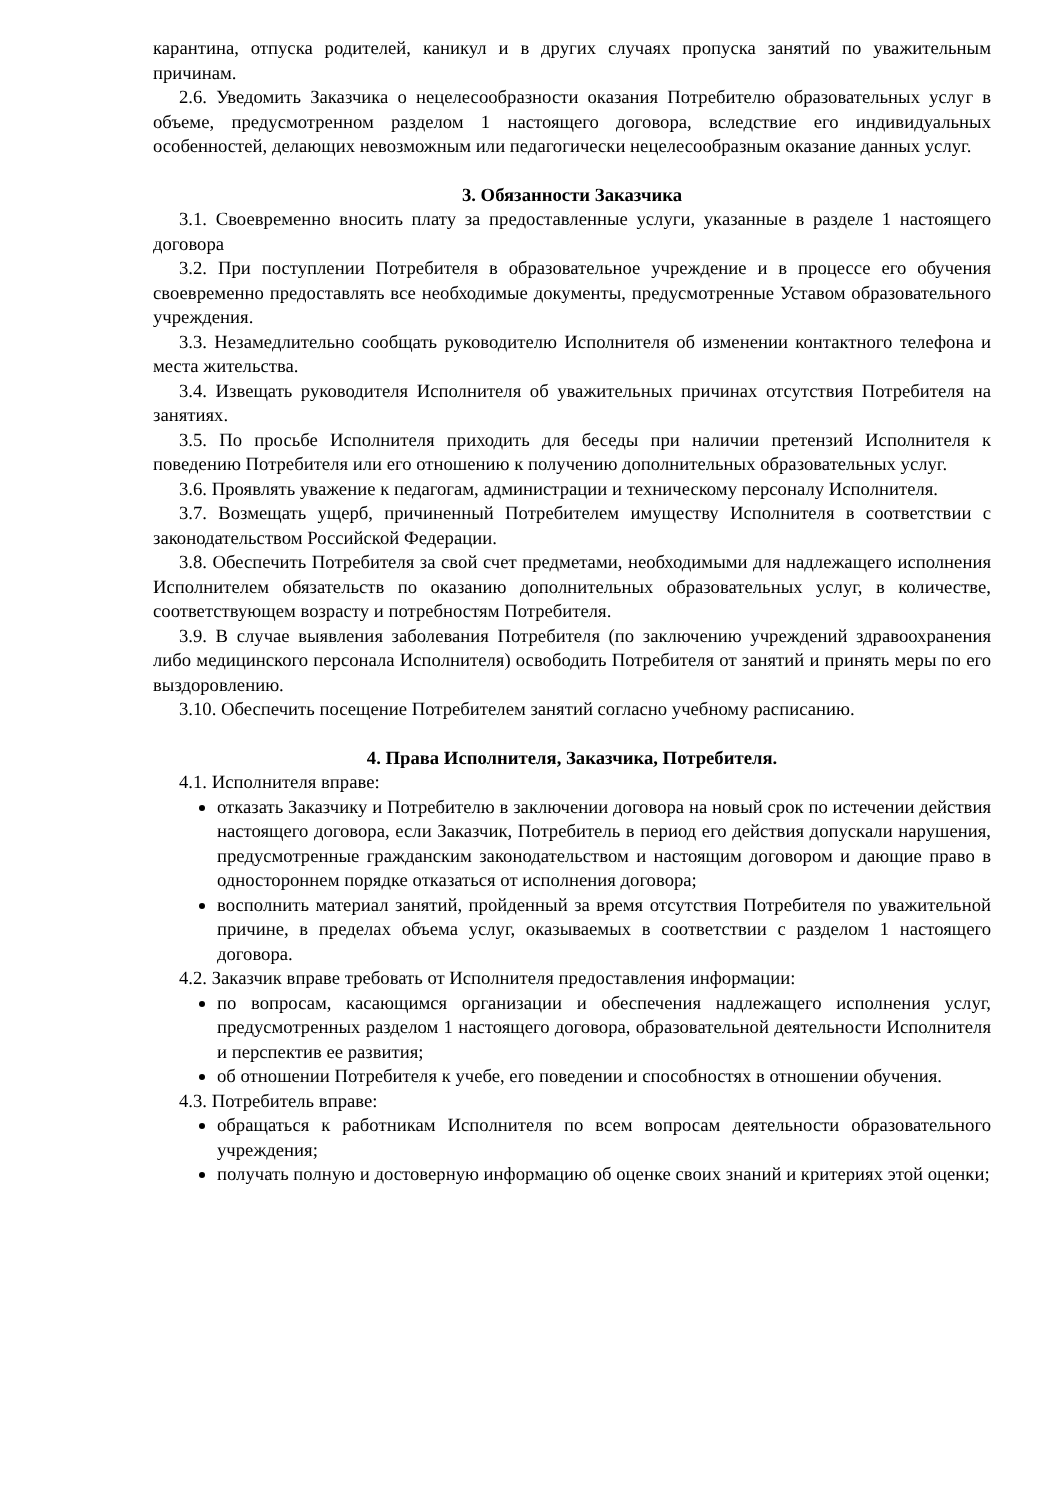карантина, отпуска родителей, каникул и в других случаях пропуска занятий по уважительным причинам.
2.6. Уведомить Заказчика о нецелесообразности оказания Потребителю образовательных услуг в объеме, предусмотренном разделом 1 настоящего договора, вследствие его индивидуальных особенностей, делающих невозможным или педагогически нецелесообразным оказание данных услуг.
3. Обязанности Заказчика
3.1. Своевременно вносить плату за предоставленные услуги, указанные в разделе 1 настоящего договора
3.2. При поступлении Потребителя в образовательное учреждение и в процессе его обучения своевременно предоставлять все необходимые документы, предусмотренные Уставом образовательного учреждения.
3.3. Незамедлительно сообщать руководителю Исполнителя об изменении контактного телефона и места жительства.
3.4. Извещать руководителя Исполнителя об уважительных причинах отсутствия Потребителя на занятиях.
3.5. По просьбе Исполнителя приходить для беседы при наличии претензий Исполнителя к поведению Потребителя или его отношению к получению дополнительных образовательных услуг.
3.6. Проявлять уважение к педагогам, администрации и техническому персоналу Исполнителя.
3.7. Возмещать ущерб, причиненный Потребителем имуществу Исполнителя в соответствии с законодательством Российской Федерации.
3.8. Обеспечить Потребителя за свой счет предметами, необходимыми для надлежащего исполнения Исполнителем обязательств по оказанию дополнительных образовательных услуг, в количестве, соответствующем возрасту и потребностям Потребителя.
3.9. В случае выявления заболевания Потребителя (по заключению учреждений здравоохранения либо медицинского персонала Исполнителя) освободить Потребителя от занятий и принять меры по его выздоровлению.
3.10. Обеспечить посещение Потребителем занятий согласно учебному расписанию.
4. Права Исполнителя, Заказчика, Потребителя.
4.1. Исполнителя вправе:
отказать Заказчику и Потребителю в заключении договора на новый срок по истечении действия настоящего договора, если Заказчик, Потребитель в период его действия допускали нарушения, предусмотренные гражданским законодательством и настоящим договором и дающие право в одностороннем порядке отказаться от исполнения договора;
восполнить материал занятий, пройденный за время отсутствия Потребителя по уважительной причине, в пределах объема услуг, оказываемых в соответствии с разделом 1 настоящего договора.
4.2. Заказчик вправе требовать от Исполнителя предоставления информации:
по вопросам, касающимся организации и обеспечения надлежащего исполнения услуг, предусмотренных разделом 1 настоящего договора, образовательной деятельности Исполнителя и перспектив ее развития;
об отношении Потребителя к учебе, его поведении и способностях в отношении обучения.
4.3. Потребитель вправе:
обращаться к работникам Исполнителя по всем вопросам деятельности образовательного учреждения;
получать полную и достоверную информацию об оценке своих знаний и критериях этой оценки;